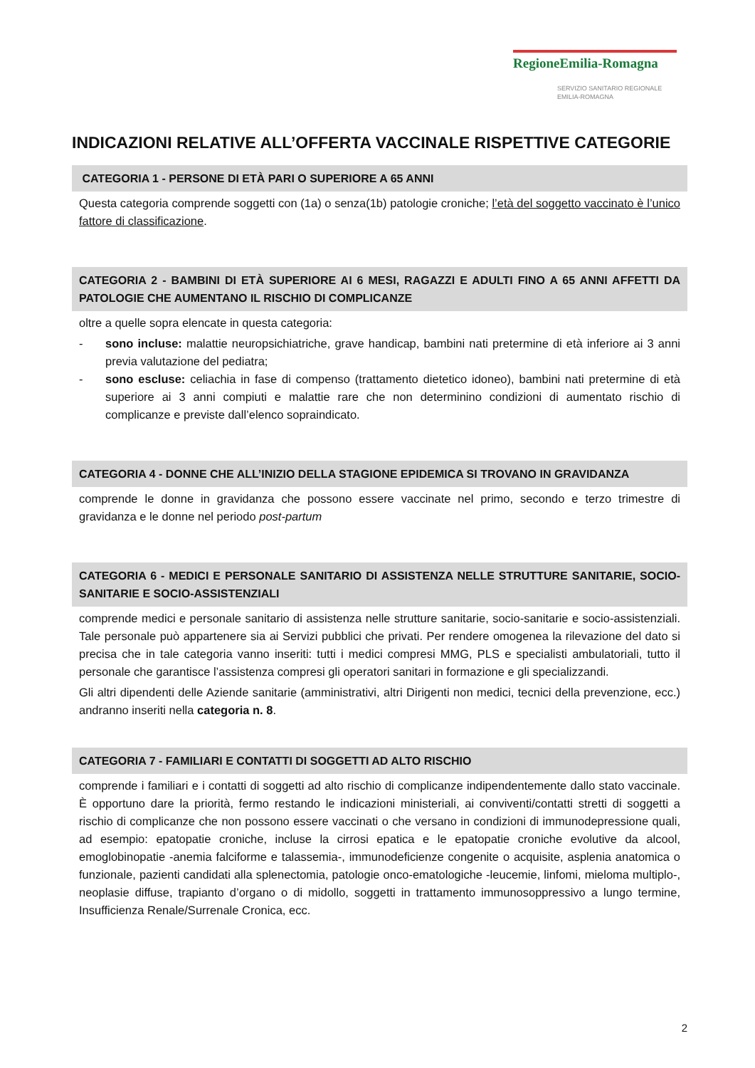RegioneEmilia-Romagna
SERVIZIO SANITARIO REGIONALE
EMILIA-ROMAGNA
INDICAZIONI RELATIVE ALL’OFFERTA VACCINALE RISPETTIVE CATEGORIE
CATEGORIA 1 - PERSONE DI ETÀ PARI O SUPERIORE A 65 ANNI
Questa categoria comprende soggetti con (1a) o senza(1b) patologie croniche; l’età del soggetto vaccinato è l’unico fattore di classificazione.
CATEGORIA 2 - BAMBINI DI ETÀ SUPERIORE AI 6 MESI, RAGAZZI E ADULTI FINO A 65 ANNI AFFETTI DA PATOLOGIE CHE AUMENTANO IL RISCHIO DI COMPLICANZE
oltre a quelle sopra elencate in questa categoria:
- sono incluse: malattie neuropsichiatriche, grave handicap, bambini nati pretermine di età inferiore ai 3 anni previa valutazione del pediatra;
- sono escluse: celiachia in fase di compenso (trattamento dietetico idoneo), bambini nati pretermine di età superiore ai 3 anni compiuti e malattie rare che non determinino condizioni di aumentato rischio di complicanze e previste dall’elenco sopraindicato.
CATEGORIA 4 - DONNE CHE ALL’INIZIO DELLA STAGIONE EPIDEMICA SI TROVANO IN GRAVIDANZA
comprende le donne in gravidanza che possono essere vaccinate nel primo, secondo e terzo trimestre di gravidanza e le donne nel periodo post-partum
CATEGORIA 6 - MEDICI E PERSONALE SANITARIO DI ASSISTENZA NELLE STRUTTURE SANITARIE, SOCIO-SANITARIE E SOCIO-ASSISTENZIALI
comprende medici e personale sanitario di assistenza nelle strutture sanitarie, socio-sanitarie e socio-assistenziali. Tale personale può appartenere sia ai Servizi pubblici che privati. Per rendere omogenea la rilevazione del dato si precisa che in tale categoria vanno inseriti: tutti i medici compresi MMG, PLS e specialisti ambulatoriali, tutto il personale che garantisce l’assistenza compresi gli operatori sanitari in formazione e gli specializzandi.
Gli altri dipendenti delle Aziende sanitarie (amministrativi, altri Dirigenti non medici, tecnici della prevenzione, ecc.) andranno inseriti nella categoria n. 8.
CATEGORIA 7 - FAMILIARI E CONTATTI DI SOGGETTI AD ALTO RISCHIO
comprende i familiari e i contatti di soggetti ad alto rischio di complicanze indipendentemente dallo stato vaccinale. È opportuno dare la priorità, fermo restando le indicazioni ministeriali, ai conviventi/contatti stretti di soggetti a rischio di complicanze che non possono essere vaccinati o che versano in condizioni di immunodepressione quali, ad esempio: epatopatie croniche, incluse la cirrosi epatica e le epatopatie croniche evolutive da alcool, emoglobinopatie -anemia falciforme e talassemia-, immunodeficienze congenite o acquisite, asplenia anatomica o funzionale, pazienti candidati alla splenectomia, patologie onco-ematologiche -leucemie, linfomi, mieloma multiplo-, neoplasie diffuse, trapianto d’organo o di midollo, soggetti in trattamento immunosoppressivo a lungo termine, Insufficienza Renale/Surrenale Cronica, ecc.
2